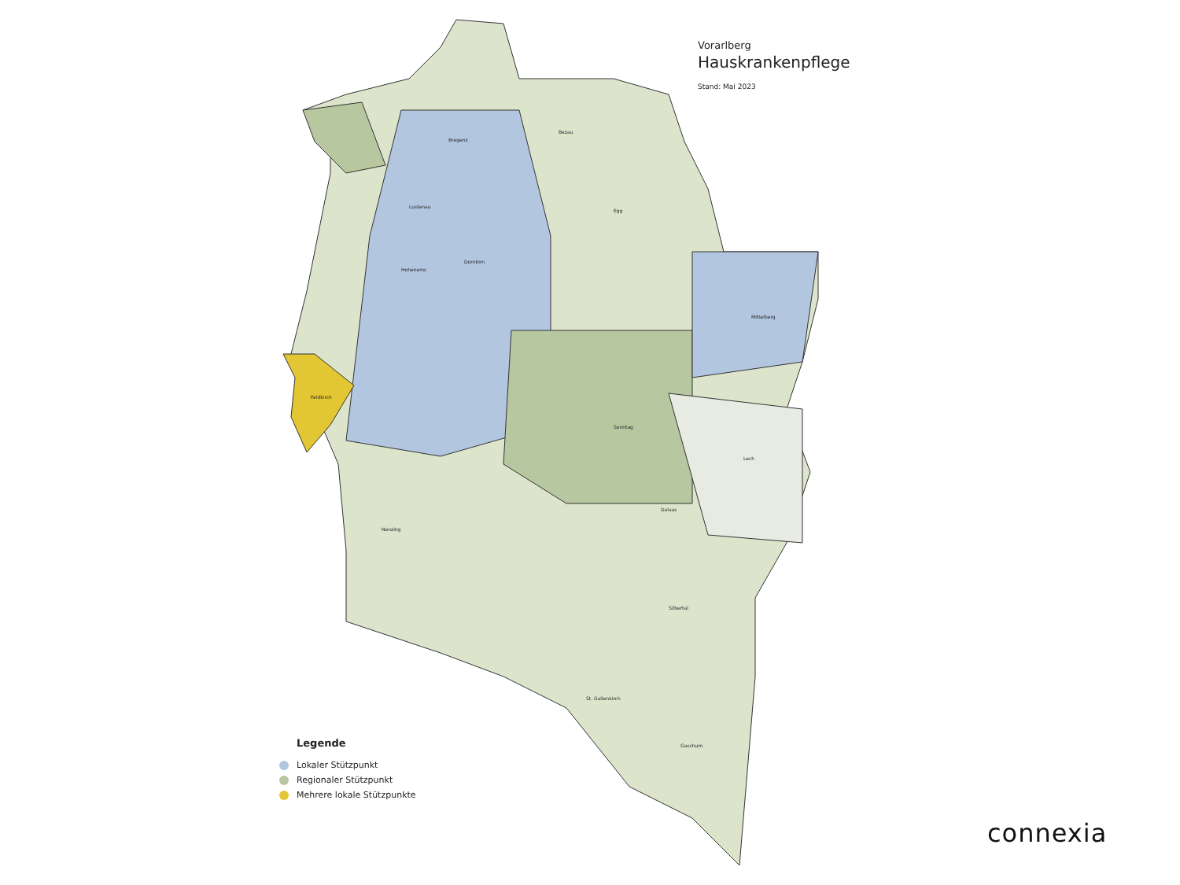Feldkirch
Dornbirn
Mittelberg
Sonntag
Dalaas
Lech
Silbertal
St. Gallenkirch
Gaschurn
Nenzing
Bregenz
Lustenau
Hohenems
Bezau
Egg
Vorarlberg
Hauskrankenpflege
Stand: Mai 2023
Legende
Lokaler Stützpunkt
Regionaler Stützpunkt
Mehrere lokale Stützpunkte
connexia